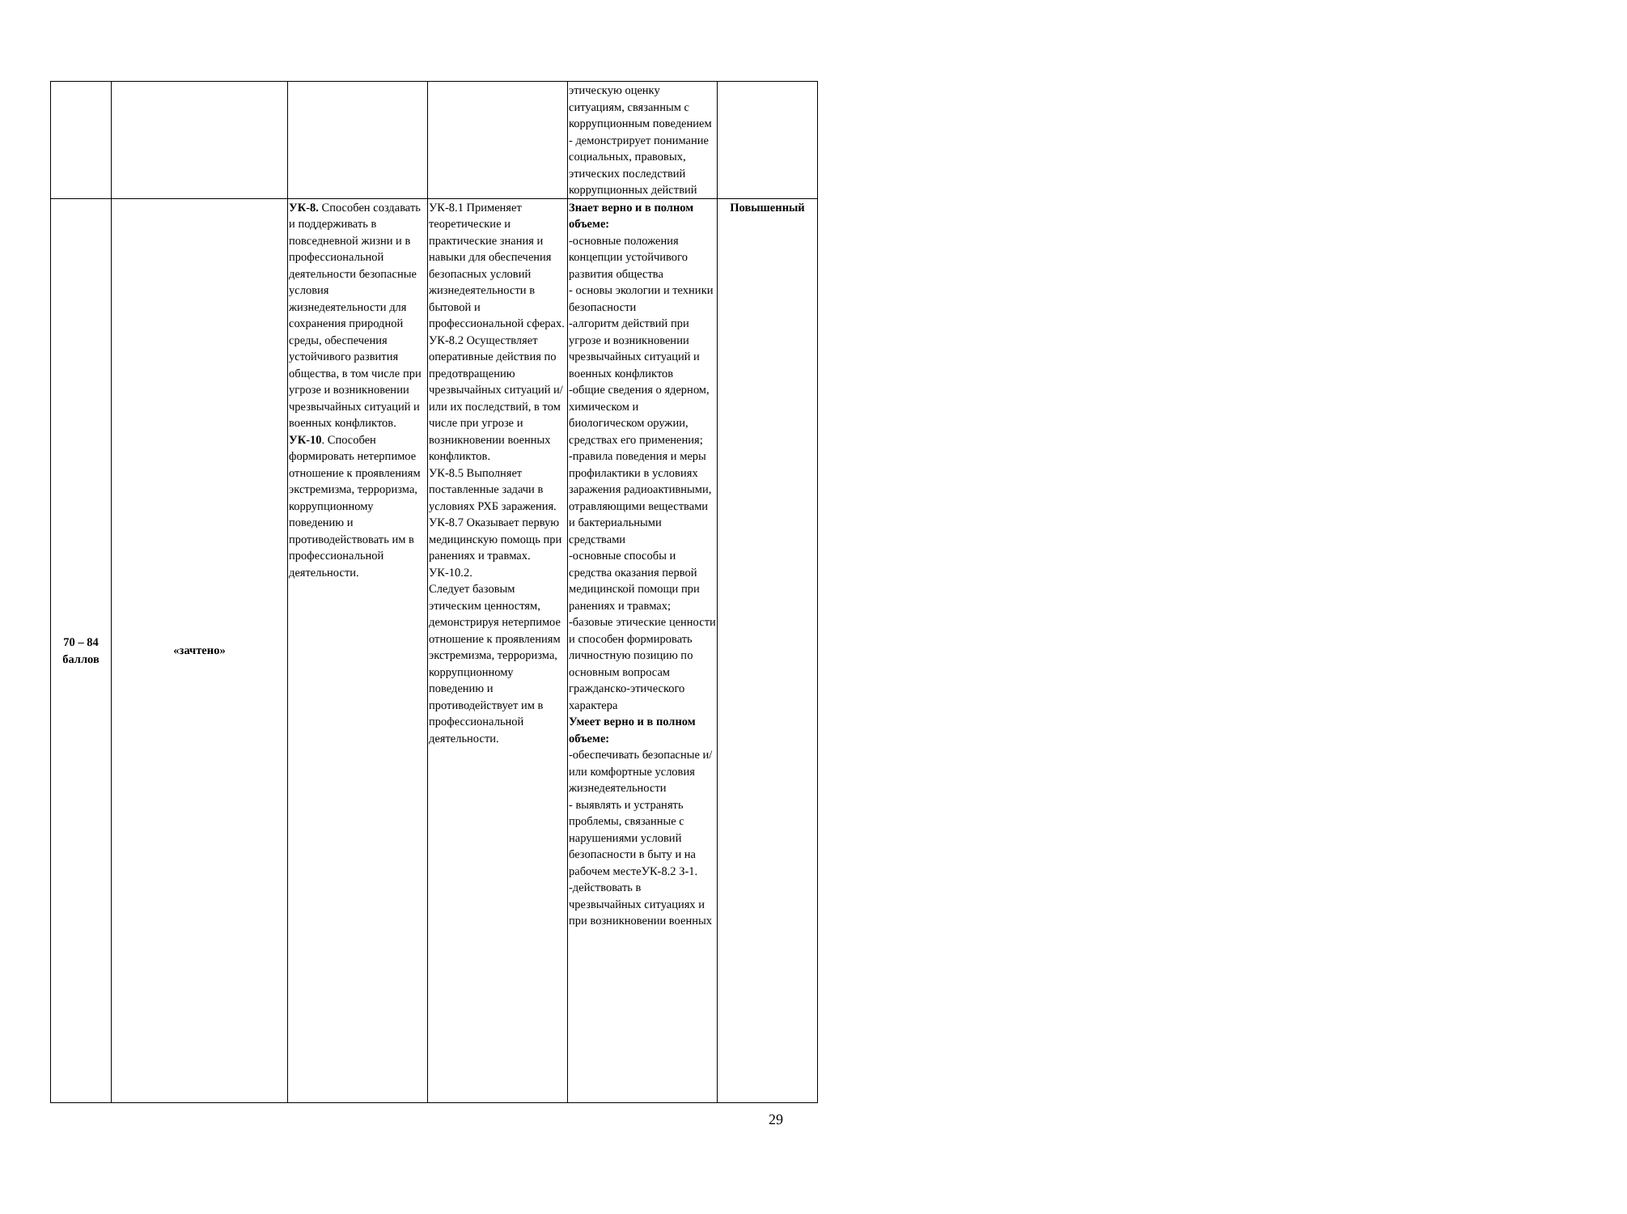| | | | | этическую оценку ситуациям, связанным с коррупционным поведением - демонстрирует понимание социальных, правовых, этических последствий коррупционных действий | |
| 70 – 84 баллов | «зачтено» | УК-8. Способен создавать и поддерживать в повседневной жизни и в профессиональной деятельности безопасные условия жизнедеятельности для сохранения природной среды, обеспечения устойчивого развития общества, в том числе при угрозе и возникновении чрезвычайных ситуаций и военных конфликтов. УК-10 . Способен формировать нетерпимое отношение к проявлениям экстремизма, терроризма, коррупционному поведению и противодействовать им в профессиональной деятельности. | УК-8.1 Применяет теоретические и практические знания и навыки для обеспечения безопасных условий жизнедеятельности в бытовой и профессиональной сферах. УК-8.2 Осуществляет оперативные действия по предотвращению чрезвычайных ситуаций и/или их последствий, в том числе при угрозе и возникновении военных конфликтов. УК-8.5 Выполняет поставленные задачи в условиях РХБ заражения. УК-8.7 Оказывает первую медицинскую помощь при ранениях и травмах. УК-10.2. Следует базовым этическим ценностям, демонстрируя нетерпимое отношение к проявлениям экстремизма, терроризма, коррупционному поведению и противодействует им в профессиональной деятельности. | Знает верно и в полном объеме: -основные положения концепции устойчивого развития общества - основы экологии и техники безопасности -алгоритм действий при угрозе и возникновении чрезвычайных ситуаций и военных конфликтов -общие сведения о ядерном, химическом и биологическом оружии, средствах его применения; -правила поведения и меры профилактики в условиях заражения радиоактивными, отравляющими веществами и бактериальными средствами -основные способы и средства оказания первой медицинской помощи при ранениях и травмах; -базовые этические ценности и способен формировать личностную позицию по основным вопросам гражданско-этического характера Умеет верно и в полном объеме: -обеспечивать безопасные и/или комфортные условия жизнедеятельности - выявлять и устранять проблемы, связанные с нарушениями условий безопасности в быту и на рабочем местеУК-8.2 З-1. -действовать в чрезвычайных ситуациях и при возникновении военных | Повышенный |
29